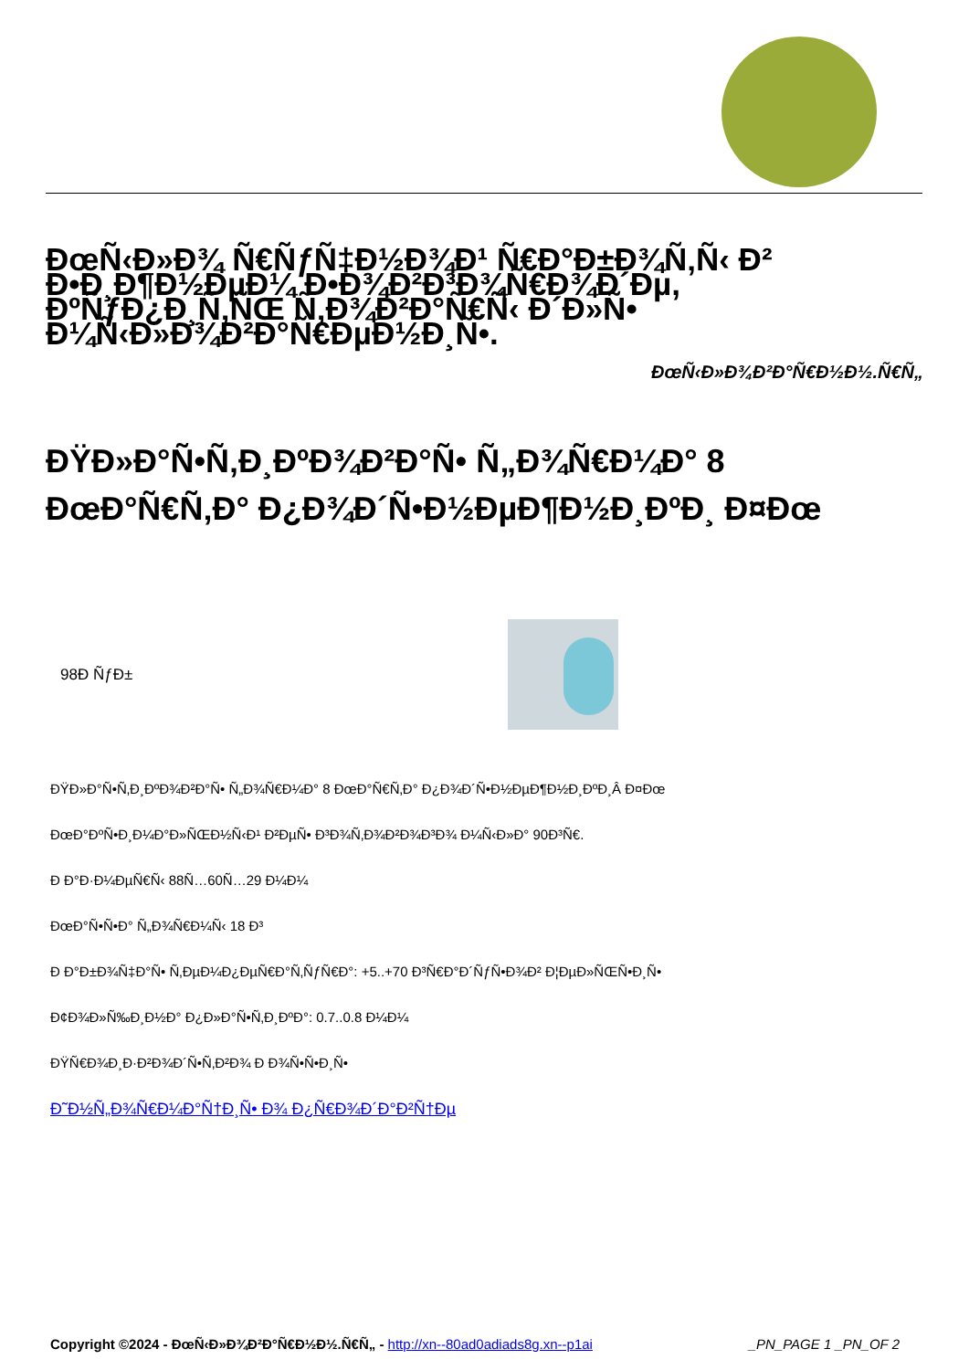ÐœÑ‹Ð»Ð¾ Ñ€ÑƒÑ‡Ð½Ð¾Ð¹ Ñ€Ð°Ð±Ð¾Ñ‚Ñ‹ Ð² Ð•Ð¸Ð¶Ð½ÐµÐ¼ Ð•Ð¾Ð²Ð³Ð¾Ñ€Ð¾Ð´Ðµ, ÐºÑƒÐ¿Ð¸Ñ‚ÑŒ Ñ‚Ð¾Ð²Ð°Ñ€Ñ‹ Ð´Ð»Ñ• Ð¼Ñ‹Ð»Ð¾Ð²Ð°Ñ€ÐµÐ½Ð¸Ñ•.
ÐœÑ‹Ð»Ð¾Ð²Ð°Ñ€Ð½Ð½.Ñ€Ñ„
ÐŸÐ»Ð°Ñ•Ñ‚Ð¸ÐºÐ¾Ð²Ð°Ñ• Ñ„Ð¾Ñ€Ð¼Ð° 8 ÐœÐ°Ñ€Ñ‚Ð° Ð¿Ð¾Ð´Ñ•Ð½ÐµÐ¶Ð½Ð¸ÐºÐ¸ Ð¤Ðœ
98Ð ÑƒÐ±
ÐŸÐ»Ð°Ñ•Ñ‚Ð¸ÐºÐ¾Ð²Ð°Ñ• Ñ„Ð¾Ñ€Ð¼Ð° 8 ÐœÐ°Ñ€Ñ‚Ð° Ð¿Ð¾Ð´Ñ•Ð½ÐµÐ¶Ð½Ð¸ÐºÐ¸Â Ð¤Ðœ
ÐœÐ°ÐºÑ•Ð¸Ð¼Ð°Ð»ÑŒÐ½Ñ‹Ð¹ Ð²ÐµÑ• Ð³Ð¾Ñ‚Ð¾Ð²Ð¾Ð³Ð¾ Ð¼Ñ‹Ð»Ð° 90Ð³Ñ€.
Ð Ð°Ð·Ð¼ÐµÑ€Ñ‹ 88Ñ…60Ñ…29 Ð¼Ð¼
ÐœÐ°Ñ•Ñ•Ð° Ñ„Ð¾Ñ€Ð¼Ñ‹ 18 Ð³
Ð Ð°Ð±Ð¾Ñ‡Ð°Ñ• Ñ‚ÐµÐ¼Ð¿ÐµÑ€Ð°Ñ‚ÑƒÑ€Ð°: +5..+70 Ð³Ñ€Ð°Ð´ÑƒÑ•Ð¾Ð² Ð¦ÐµÐ»ÑŒÑ•Ð¸Ñ•
Ð¢Ð¾Ð»Ñ‰Ð¸Ð½Ð° Ð¿Ð»Ð°Ñ•Ñ‚Ð¸ÐºÐ°: 0.7..0.8 Ð¼Ð¼
ÐŸÑ€Ð¾Ð¸Ð·Ð²Ð¾Ð´Ñ•Ñ‚Ð²Ð¾ Ð Ð¾Ñ•Ñ•Ð¸Ñ•
Ð˜Ð½Ñ„Ð¾Ñ€Ð¼Ð°Ñ†Ð¸Ñ• Ð¾ Ð¿Ñ€Ð¾Ð´Ð°Ð²Ñ†Ðµ
Copyright ©2024 - ÐœÑ‹Ð»Ð¾Ð²Ð°Ñ€Ð½Ð½.Ñ€Ñ„ - http://xn--80ad0adiads8g.xn--p1ai _PN_PAGE 1 _PN_OF 2